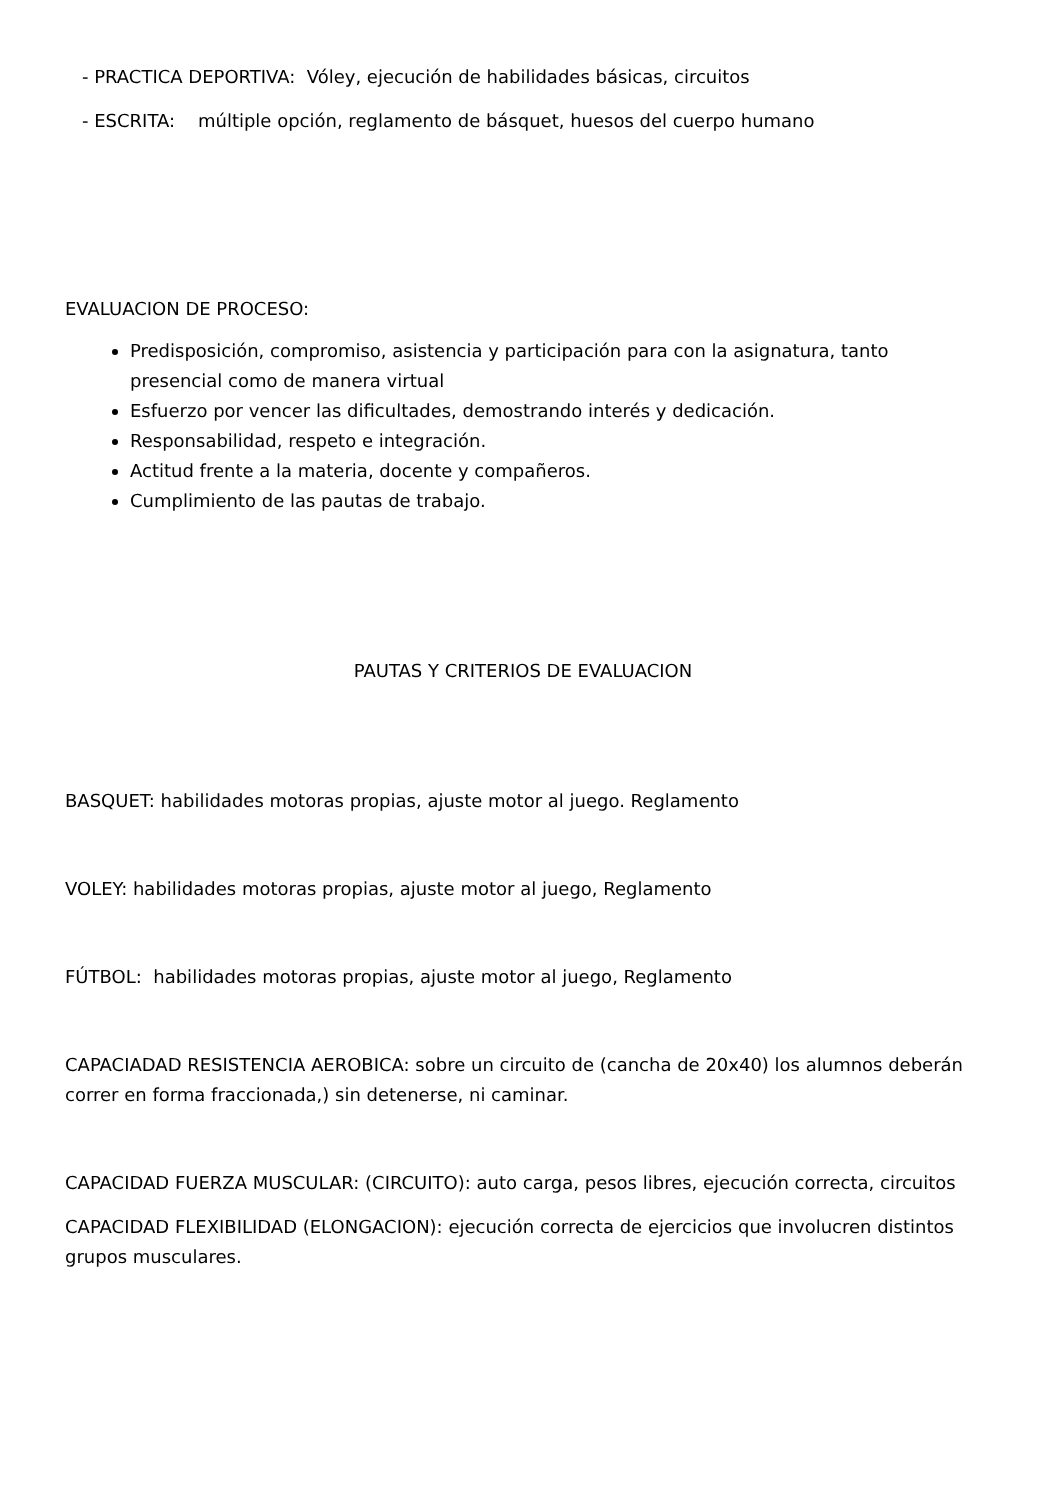- PRACTICA DEPORTIVA: Vóley, ejecución de habilidades básicas, circuitos
- ESCRITA: múltiple opción, reglamento de básquet, huesos del cuerpo humano
EVALUACION DE PROCESO:
Predisposición, compromiso, asistencia y participación para con la asignatura, tanto presencial como de manera virtual
Esfuerzo por vencer las dificultades, demostrando interés y dedicación.
Responsabilidad, respeto e integración.
Actitud frente a la materia, docente y compañeros.
Cumplimiento de las pautas de trabajo.
PAUTAS Y CRITERIOS DE EVALUACION
BASQUET: habilidades motoras propias, ajuste motor al juego. Reglamento
VOLEY: habilidades motoras propias, ajuste motor al juego, Reglamento
FÚTBOL: habilidades motoras propias, ajuste motor al juego, Reglamento
CAPACIADAD RESISTENCIA AEROBICA: sobre un circuito de (cancha de 20x40) los alumnos deberán correr en forma fraccionada,) sin detenerse, ni caminar.
CAPACIDAD FUERZA MUSCULAR: (CIRCUITO): auto carga, pesos libres, ejecución correcta, circuitos
CAPACIDAD FLEXIBILIDAD (ELONGACION): ejecución correcta de ejercicios que involucren distintos grupos musculares.